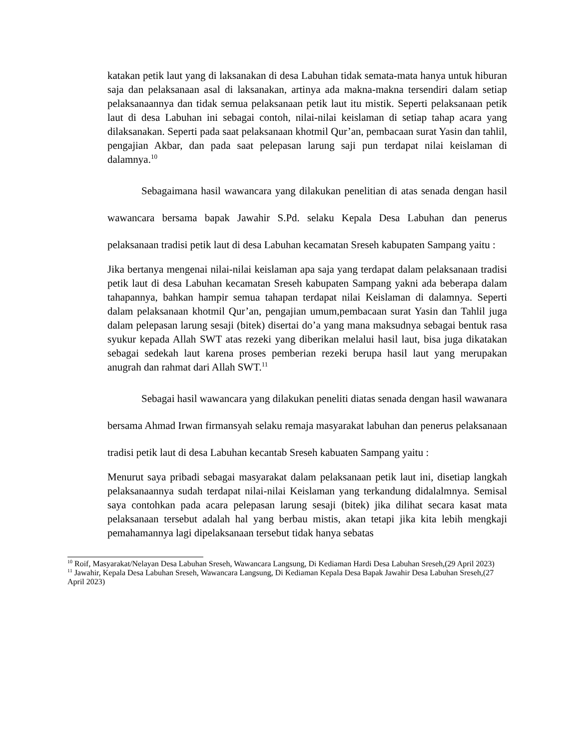katakan petik laut yang di laksanakan di desa Labuhan tidak semata-mata hanya untuk hiburan saja dan pelaksanaan asal di laksanakan, artinya ada makna-makna tersendiri dalam setiap pelaksanaannya dan tidak semua pelaksanaan petik laut itu mistik. Seperti pelaksanaan petik laut di desa Labuhan ini sebagai contoh, nilai-nilai keislaman di setiap tahap acara yang dilaksanakan. Seperti pada saat pelaksanaan khotmil Qur’an, pembacaan surat Yasin dan tahlil, pengajian Akbar, dan pada saat pelepasan larung saji pun terdapat nilai keislaman di dalamnya.<sup>10</sup>
Sebagaimana hasil wawancara yang dilakukan penelitian di atas senada dengan hasil wawancara bersama bapak Jawahir S.Pd. selaku Kepala Desa Labuhan dan penerus pelaksanaan tradisi petik laut di desa Labuhan kecamatan Sreseh kabupaten Sampang yaitu :
Jika bertanya mengenai nilai-nilai keislaman apa saja yang terdapat dalam pelaksanaan tradisi petik laut di desa Labuhan kecamatan Sreseh kabupaten Sampang yakni ada beberapa dalam tahapannya, bahkan hampir semua tahapan terdapat nilai Keislaman di dalamnya. Seperti dalam pelaksanaan khotmil Qur’an, pengajian umum,pembacaan surat Yasin dan Tahlil juga dalam pelepasan larung sesaji (bitek) disertai do’a yang mana maksudnya sebagai bentuk rasa syukur kepada Allah SWT atas rezeki yang diberikan melalui hasil laut, bisa juga dikatakan sebagai sedekah laut karena proses pemberian rezeki berupa hasil laut yang merupakan anugrah dan rahmat dari Allah SWT.<sup>11</sup>
Sebagai hasil wawancara yang dilakukan peneliti diatas senada dengan hasil wawanara bersama Ahmad Irwan firmansyah selaku remaja masyarakat labuhan dan penerus pelaksanaan tradisi petik laut di desa Labuhan kecantab Sreseh kabuaten Sampang yaitu :
Menurut saya pribadi sebagai masyarakat dalam pelaksanaan petik laut ini, disetiap langkah pelaksanaannya sudah terdapat nilai-nilai Keislaman yang terkandung didalalmnya. Semisal saya contohkan pada acara pelepasan larung sesaji (bitek) jika dilihat secara kasat mata pelaksanaan tersebut adalah hal yang berbau mistis, akan tetapi jika kita lebih mengkaji pemahamannya lagi dipelaksanaan tersebut tidak hanya sebatas
<sup>10</sup> Roif, Masyarakat/Nelayan Desa Labuhan Sreseh, Wawancara Langsung, Di Kediaman Hardi Desa Labuhan Sreseh,(29 April 2023)
<sup>11</sup> Jawahir, Kepala Desa Labuhan Sreseh, Wawancara Langsung, Di Kediaman Kepala Desa Bapak Jawahir Desa Labuhan Sreseh,(27 April 2023)